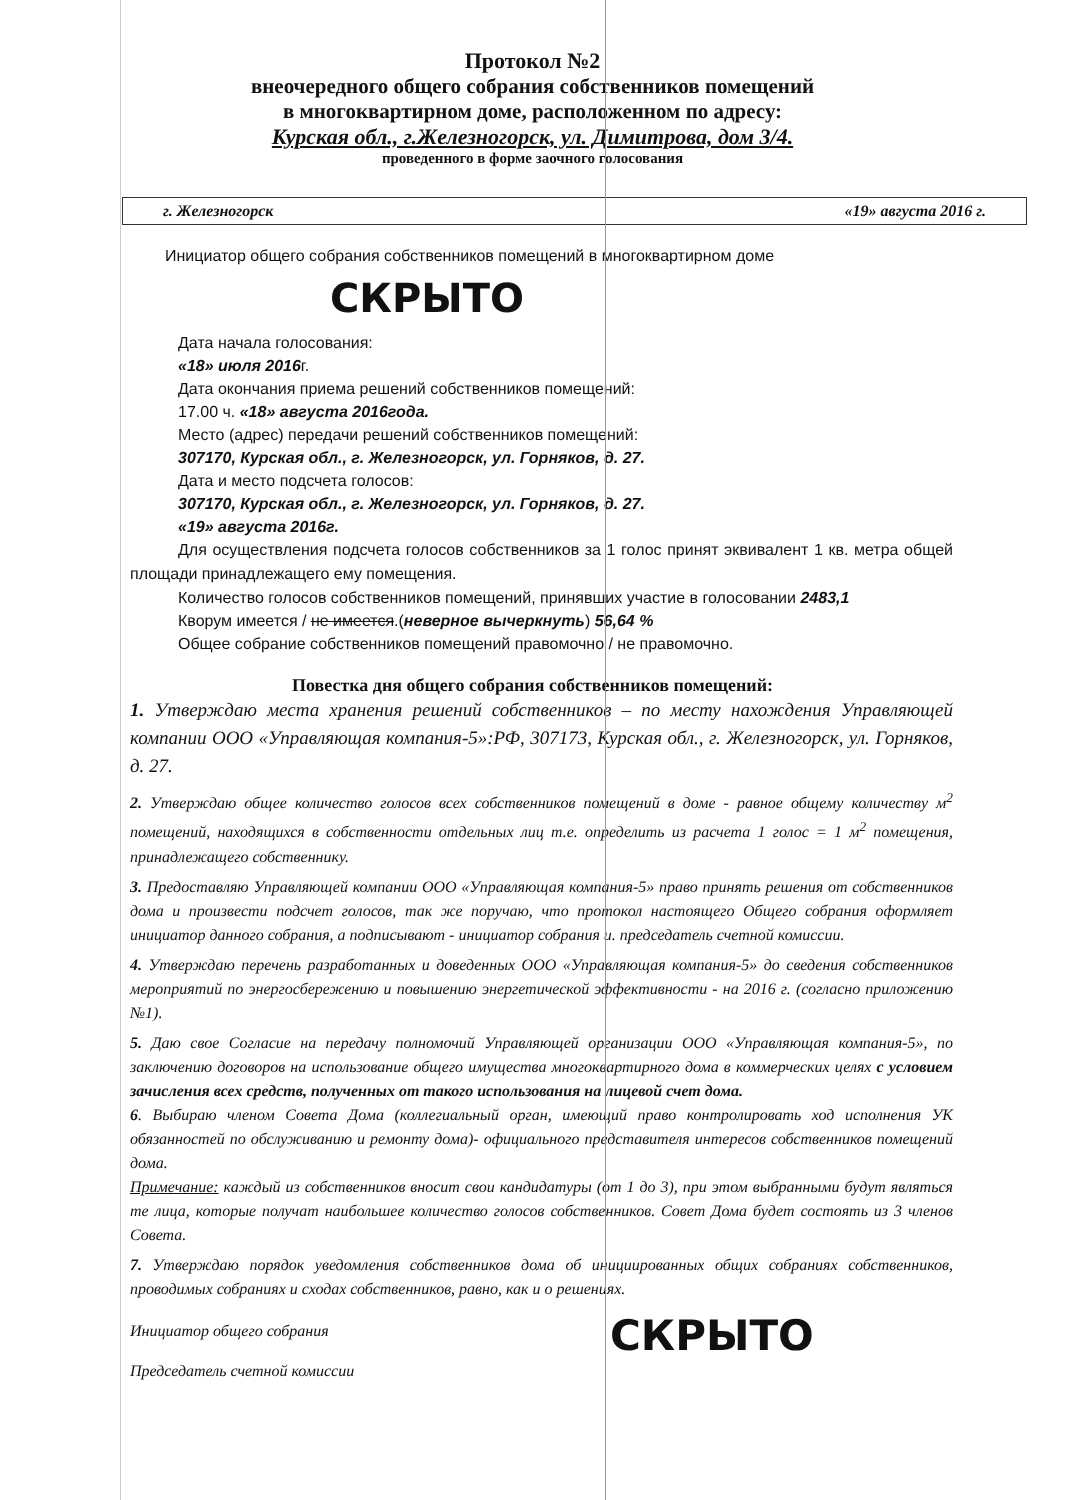Протокол №2
внеочередного общего собрания собственников помещений
в многоквартирном доме, расположенном по адресу:
Курская обл., г.Железногорск, ул. Димитрова, дом 3/4.
проведенного в форме заочного голосования
г. Железногорск «19» августа 2016 г.
Инициатор общего собрания собственников помещений в многоквартирном доме
СКРЫТО
Дата начала голосования:
«18» июля 2016г.
Дата окончания приема решений собственников помещений:
17.00 ч. «18» августа 2016года.
Место (адрес) передачи решений собственников помещений:
307170, Курская обл., г. Железногорск, ул. Горняков, д. 27.
Дата и место подсчета голосов:
307170, Курская обл., г. Железногорск, ул. Горняков, д. 27.
«19» августа 2016г.
Для осуществления подсчета голосов собственников за 1 голос принят эквивалент 1 кв. метра общей площади принадлежащего ему помещения.
Количество голосов собственников помещений, принявших участие в голосовании 2483,1
Кворум имеется / не имеется.(неверное вычеркнуть) 56,64 %
Общее собрание собственников помещений правомочно / не правомочно.
Повестка дня общего собрания собственников помещений:
1. Утверждаю места хранения решений собственников – по месту нахождения Управляющей компании ООО «Управляющая компания-5»:РФ, 307173, Курская обл., г. Железногорск, ул. Горняков, д. 27.
2. Утверждаю общее количество голосов всех собственников помещений в доме - равное общему количеству м<sup>2</sup> помещений, находящихся в собственности отдельных лиц т.е. определить из расчета 1 голос = 1 м<sup>2</sup> помещения, принадлежащего собственнику.
3. Предоставляю Управляющей компании ООО «Управляющая компания-5» право принять решения от собственников дома и произвести подсчет голосов, так же поручаю, что протокол настоящего Общего собрания оформляет инициатор данного собрания, а подписывают - инициатор собрания и. председатель счетной комиссии.
4. Утверждаю перечень разработанных и доведенных ООО «Управляющая компания-5» до сведения собственников мероприятий по энергосбережению и повышению энергетической эффективности - на 2016 г. (согласно приложению №1).
5. Даю свое Согласие на передачу полномочий Управляющей организации ООО «Управляющая компания-5», по заключению договоров на использование общего имущества многоквартирного дома в коммерческих целях с условием зачисления всех средств, полученных от такого использования на лицевой счет дома.
6. Выбираю членом Совета Дома (коллегиальный орган, имеющий право контролировать ход исполнения УК обязанностей по обслуживанию и ремонту дома)- официального представителя интересов собственников помещений дома.
Примечание: каждый из собственников вносит свои кандидатуры (от 1 до 3), при этом выбранными будут являться те лица, которые получат наибольшее количество голосов собственников. Совет Дома будет состоять из 3 членов Совета.
7. Утверждаю порядок уведомления собственников дома об инициированных общих собраниях собственников, проводимых собраниях и сходах собственников, равно, как и о решениях.
Инициатор общего собрания
Председатель счетной комиссии
СКРЫТО